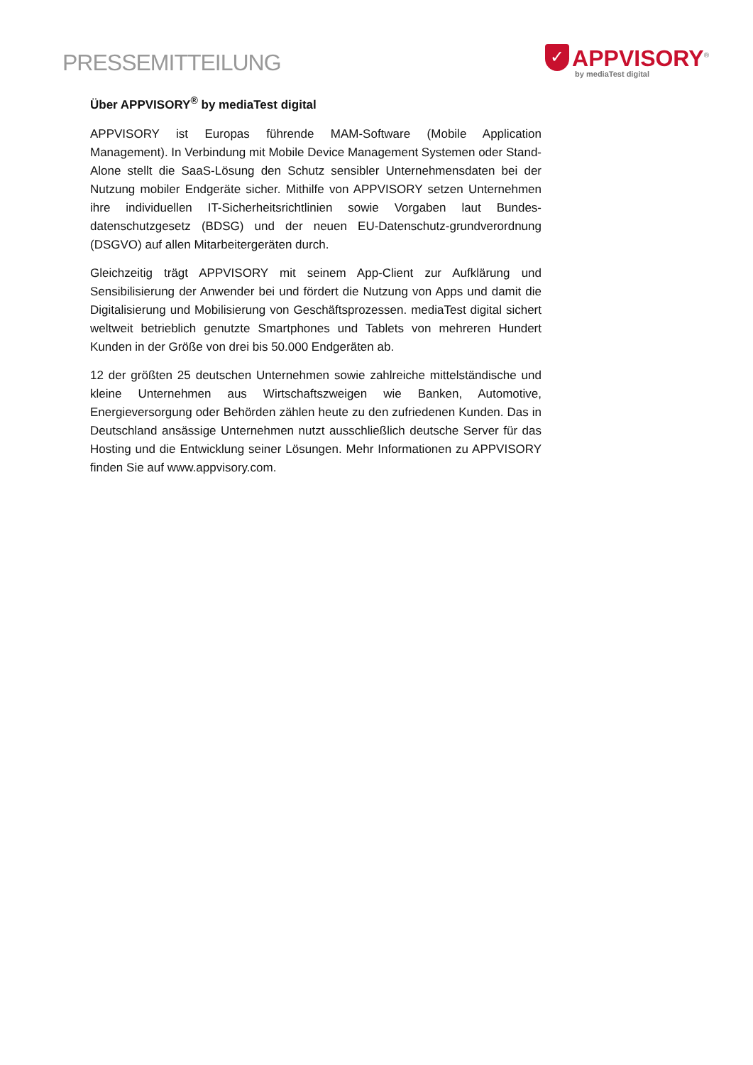PRESSEMITTEILUNG
✓
APPVISORY<sup>®</sup>
by mediaTest digital
Über APPVISORY<sup>®</sup> by mediaTest digital
APPVISORY ist Europas führende MAM-Software (Mobile Application Management). In Verbindung mit Mobile Device Management Systemen oder Stand-Alone stellt die SaaS-Lösung den Schutz sensibler Unternehmensdaten bei der Nutzung mobiler Endgeräte sicher. Mithilfe von APPVISORY setzen Unternehmen ihre individuellen IT-Sicherheitsrichtlinien sowie Vorgaben laut Bundes-datenschutzgesetz (BDSG) und der neuen EU-Datenschutz-grundverordnung (DSGVO) auf allen Mitarbeitergeräten durch.
Gleichzeitig trägt APPVISORY mit seinem App-Client zur Aufklärung und Sensibilisierung der Anwender bei und fördert die Nutzung von Apps und damit die Digitalisierung und Mobilisierung von Geschäftsprozessen. mediaTest digital sichert weltweit betrieblich genutzte Smartphones und Tablets von mehreren Hundert Kunden in der Größe von drei bis 50.000 Endgeräten ab.
12 der größten 25 deutschen Unternehmen sowie zahlreiche mittelständische und kleine Unternehmen aus Wirtschaftszweigen wie Banken, Automotive, Energieversorgung oder Behörden zählen heute zu den zufriedenen Kunden. Das in Deutschland ansässige Unternehmen nutzt ausschließlich deutsche Server für das Hosting und die Entwicklung seiner Lösungen. Mehr Informationen zu APPVISORY finden Sie auf www.appvisory.com.